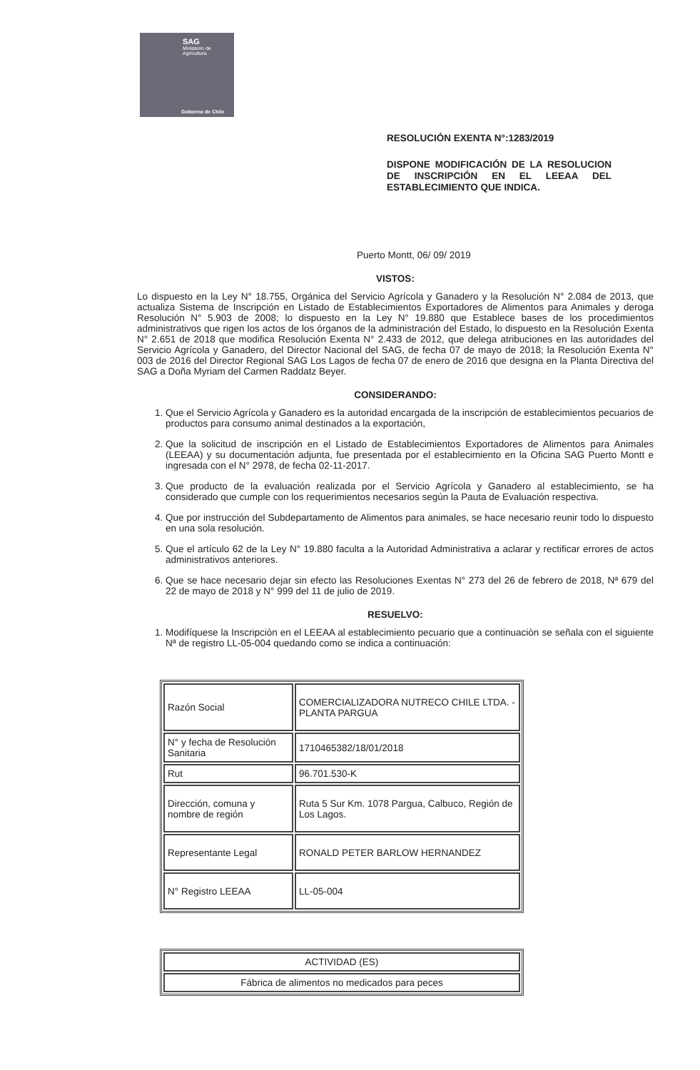SAG
Ministerio de
Agricultura
Gobierno de Chile
RESOLUCIÓN EXENTA N°:1283/2019
DISPONE MODIFICACIÓN DE LA RESOLUCION DE INSCRIPCIÓN EN EL LEEAA DEL ESTABLECIMIENTO QUE INDICA.
Puerto Montt, 06/ 09/ 2019
VISTOS:
Lo dispuesto en la Ley N° 18.755, Orgánica del Servicio Agrícola y Ganadero y la Resolución N° 2.084 de 2013, que actualiza Sistema de Inscripción en Listado de Establecimientos Exportadores de Alimentos para Animales y deroga Resolución N° 5.903 de 2008; lo dispuesto en la Ley N° 19.880 que Establece bases de los procedimientos administrativos que rigen los actos de los órganos de la administración del Estado, lo dispuesto en la Resolución Exenta N° 2.651 de 2018 que modifica Resolución Exenta N° 2.433 de 2012, que delega atribuciones en las autoridades del Servicio Agrícola y Ganadero, del Director Nacional del SAG, de fecha 07 de mayo de 2018; la Resolución Exenta N° 003 de 2016 del Director Regional SAG Los Lagos de fecha 07 de enero de 2016 que designa en la Planta Directiva del SAG a Doña Myriam del Carmen Raddatz Beyer.
CONSIDERANDO:
1. Que el Servicio Agrícola y Ganadero es la autoridad encargada de la inscripción de establecimientos pecuarios de productos para consumo animal destinados a la exportación,
2. Que la solicitud de inscripción en el Listado de Establecimientos Exportadores de Alimentos para Animales (LEEAA) y su documentación adjunta, fue presentada por el establecimiento en la Oficina SAG Puerto Montt e ingresada con el N° 2978, de fecha 02-11-2017.
3. Que producto de la evaluación realizada por el Servicio Agrícola y Ganadero al establecimiento, se ha considerado que cumple con los requerimientos necesarios según la Pauta de Evaluación respectiva.
4. Que por instrucción del Subdepartamento de Alimentos para animales, se hace necesario reunir todo lo dispuesto en una sola resolución.
5. Que el artículo 62 de la Ley N° 19.880 faculta a la Autoridad Administrativa a aclarar y rectificar errores de actos administrativos anteriores.
6. Que se hace necesario dejar sin efecto las Resoluciones Exentas N° 273 del 26 de febrero de 2018, Nª 679 del 22 de mayo de 2018 y N° 999 del 11 de julio de 2019.
RESUELVO:
1. Modifíquese la Inscripciòn en el LEEAA al establecimiento pecuario que a continuaciòn se señala con el siguiente Nª de registro LL-05-004 quedando como se indica a continuación:
| Razón Social | COMERCIALIZADORA NUTRECO CHILE LTDA. - PLANTA PARGUA |
| N° y fecha de Resolución Sanitaria | 1710465382/18/01/2018 |
| Rut | 96.701.530-K |
| Dirección, comuna y nombre de región | Ruta 5 Sur Km. 1078 Pargua, Calbuco, Región de Los Lagos. |
| Representante Legal | RONALD PETER BARLOW HERNANDEZ |
| N° Registro LEEAA | LL-05-004 |
| ACTIVIDAD (ES) |
| Fábrica de alimentos no medicados para peces |